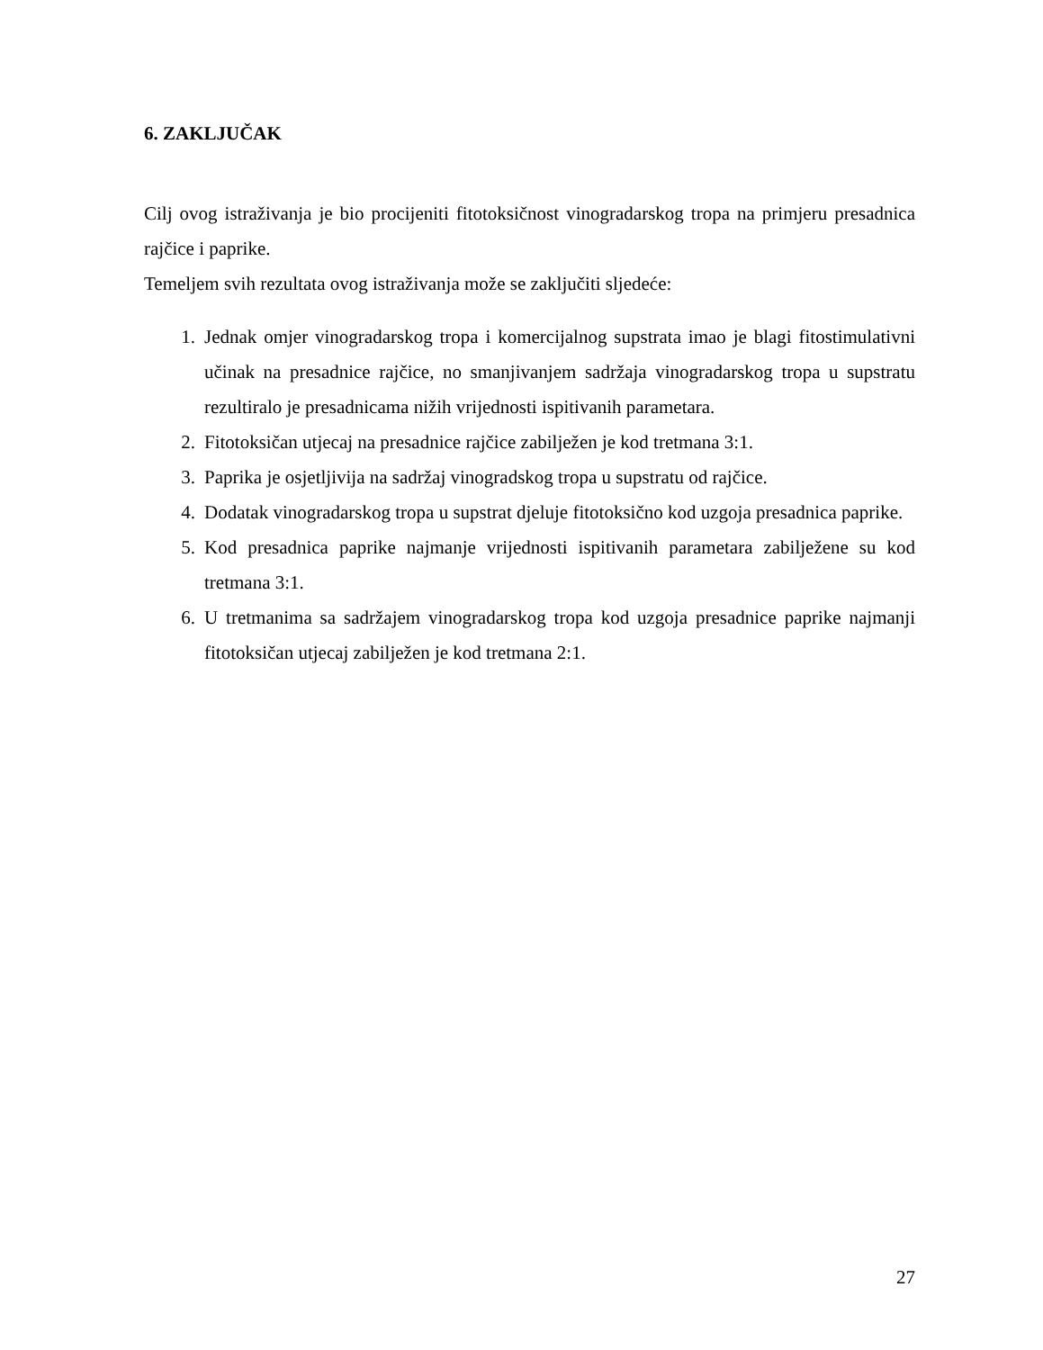6. ZAKLJUČAK
Cilj ovog istraživanja je bio procijeniti fitotoksičnost vinogradarskog tropa na primjeru presadnica rajčice i paprike.
Temeljem svih rezultata ovog istraživanja može se zaključiti sljedeće:
1. Jednak omjer vinogradarskog tropa i komercijalnog supstrata imao je blagi fitostimulativni učinak na presadnice rajčice, no smanjivanjem sadržaja vinogradarskog tropa u supstratu rezultiralo je presadnicama nižih vrijednosti ispitivanih parametara.
2. Fitotoksičan utjecaj na presadnice rajčice zabilježen je kod tretmana 3:1.
3. Paprika je osjetljivija na sadržaj vinogradskog tropa u supstratu od rajčice.
4. Dodatak vinogradarskog tropa u supstrat djeluje fitotoksično kod uzgoja presadnica paprike.
5. Kod presadnica paprike najmanje vrijednosti ispitivanih parametara zabilježene su kod tretmana 3:1.
6. U tretmanima sa sadržajem vinogradarskog tropa kod uzgoja presadnice paprike najmanji fitotoksičan utjecaj zabilježen je kod tretmana 2:1.
27